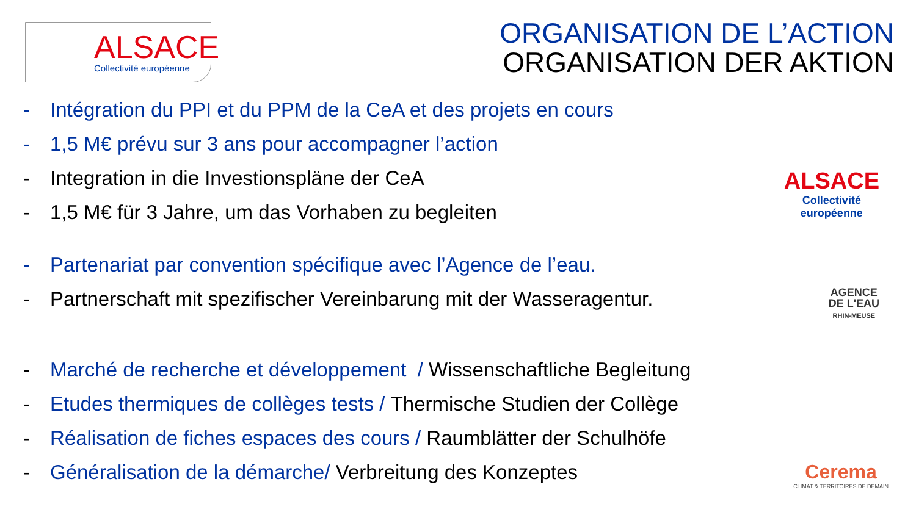ALSACE
Collectivité européenne
ORGANISATION DE L’ACTION
ORGANISATION DER AKTION
- Intégration du PPI et du PPM de la CeA et des projets en cours
- 1,5 M€ prévu sur 3 ans pour accompagner l’action
- Integration in die Investionspläne der CeA
- 1,5 M€ für 3 Jahre, um das Vorhaben zu begleiten
- Partenariat par convention spécifique avec l’Agence de l’eau.
- Partnerschaft mit spezifischer Vereinbarung mit der Wasseragentur.
- Marché de recherche et développement / Wissenschaftliche Begleitung
- Etudes thermiques de collèges tests / Thermische Studien der Collège
- Réalisation de fiches espaces des cours / Raumblätter der Schulhöfe
- Généralisation de la démarche/ Verbreitung des Konzeptes
ALSACE
Collectivité
européenne
AGENCE
DE L'EAU
RHIN-MEUSE
Cerema
CLIMAT & TERRITOIRES DE DEMAIN